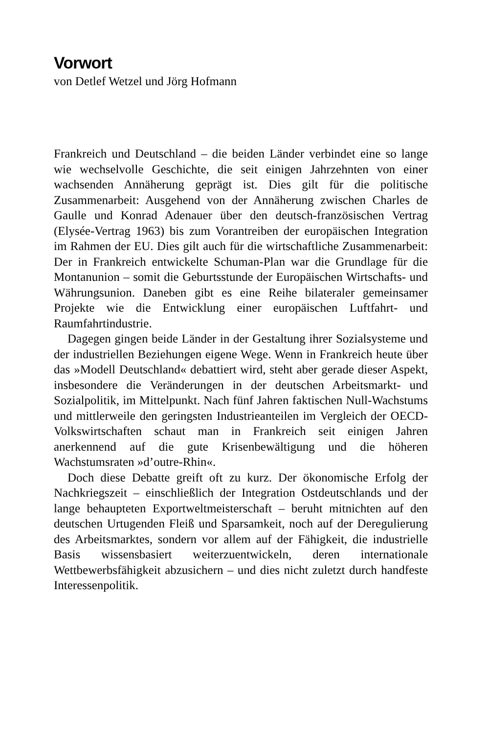Vorwort
von Detlef Wetzel und Jörg Hofmann
Frankreich und Deutschland – die beiden Länder verbindet eine so lange wie wechselvolle Geschichte, die seit einigen Jahrzehnten von einer wachsenden Annäherung geprägt ist. Dies gilt für die politische Zusammenarbeit: Ausgehend von der Annäherung zwischen Charles de Gaulle und Konrad Adenauer über den deutsch-französischen Vertrag (Elysée-Vertrag 1963) bis zum Vorantreiben der europäischen Integration im Rahmen der EU. Dies gilt auch für die wirtschaftliche Zusammenarbeit: Der in Frankreich entwickelte Schuman-Plan war die Grundlage für die Montanunion – somit die Geburtsstunde der Europäischen Wirtschafts- und Währungsunion. Daneben gibt es eine Reihe bilateraler gemeinsamer Projekte wie die Entwicklung einer europäischen Luftfahrt- und Raumfahrtindustrie.
Dagegen gingen beide Länder in der Gestaltung ihrer Sozialsysteme und der industriellen Beziehungen eigene Wege. Wenn in Frankreich heute über das »Modell Deutschland« debattiert wird, steht aber gerade dieser Aspekt, insbesondere die Veränderungen in der deutschen Arbeitsmarkt- und Sozialpolitik, im Mittelpunkt. Nach fünf Jahren faktischen Null-Wachstums und mittlerweile den geringsten Industrieanteilen im Vergleich der OECD-Volkswirtschaften schaut man in Frankreich seit einigen Jahren anerkennend auf die gute Krisenbewältigung und die höheren Wachstumsraten »d’outre-Rhin«.
Doch diese Debatte greift oft zu kurz. Der ökonomische Erfolg der Nachkriegszeit – einschließlich der Integration Ostdeutschlands und der lange behaupteten Exportweltmeisterschaft – beruht mitnichten auf den deutschen Urtugenden Fleiß und Sparsamkeit, noch auf der Deregulierung des Arbeitsmarktes, sondern vor allem auf der Fähigkeit, die industrielle Basis wissensbasiert weiterzuentwickeln, deren internationale Wettbewerbsfähigkeit abzusichern – und dies nicht zuletzt durch handfeste Interessenpolitik.